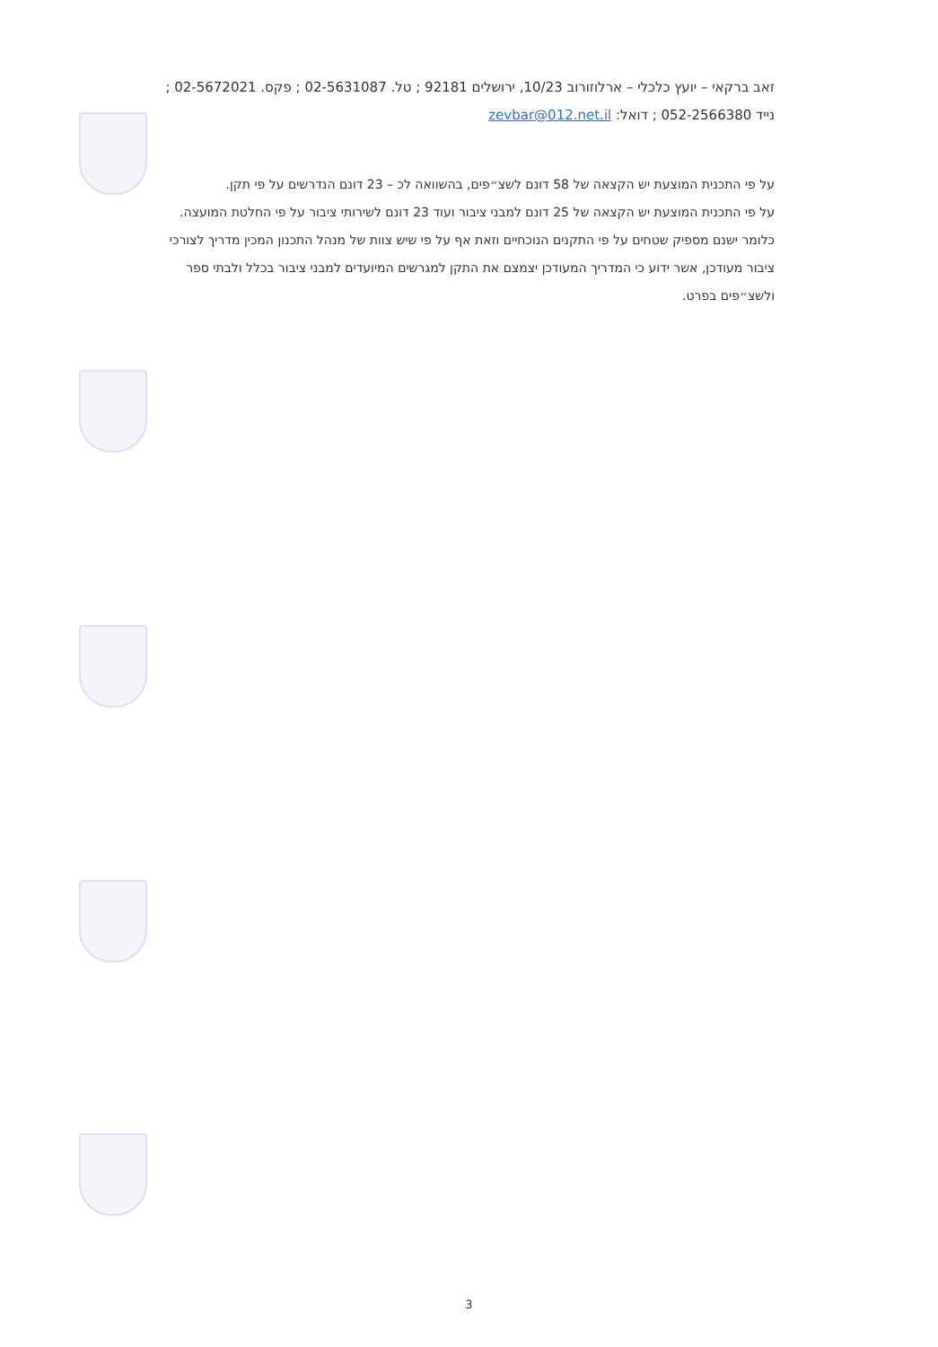זאב ברקאי – יועץ כלכלי – ארלוזורוב 10/23, ירושלים 92181 ; טל. 02-5631087 ; פקס. 02-5672021 ; נייד 052-2566380 ; דואל: zevbar@012.net.il
על פי התכנית המוצעת יש הקצאה של 58 דונם לשצ״פים, בהשוואה לכ – 23 דונם הנדרשים על פי תקן.
על פי התכנית המוצעת יש הקצאה של 25 דונם למבני ציבור ועוד 23 דונם לשירותי ציבור על פי החלטת המועצה. כלומר ישנם מספיק שטחים על פי התקנים הנוכחיים וזאת אף על פי שיש צוות של מנהל התכנון המכין מדריך לצורכי ציבור מעודכן, אשר ידוע כי המדריך המעודכן יצמצם את התקן למגרשים המיועדים למבני ציבור בכלל ולבתי ספר ולשצ״פים בפרט.
3